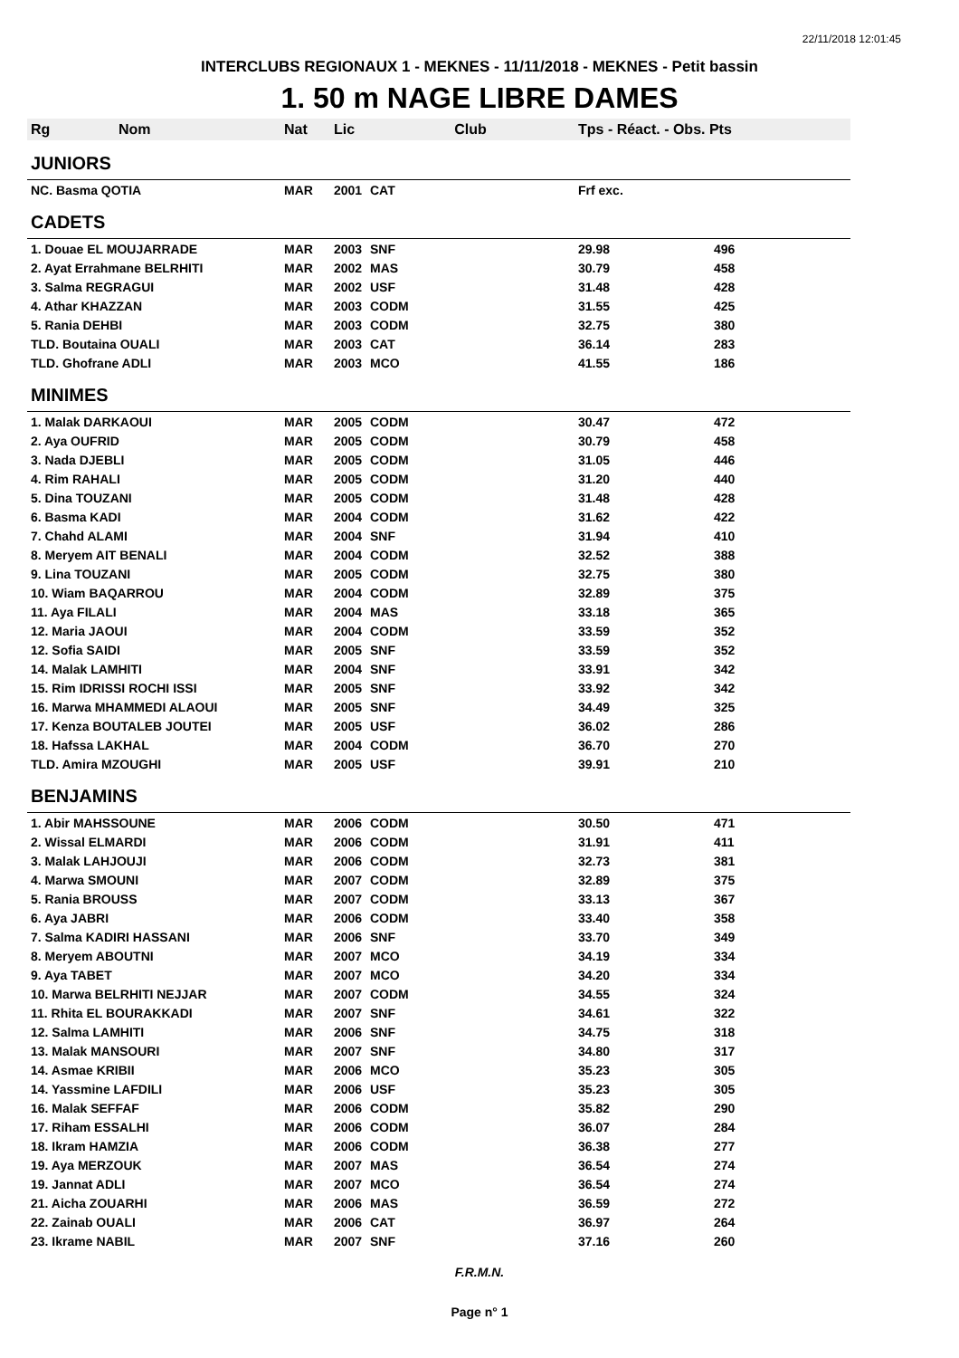22/11/2018 12:01:45
INTERCLUBS REGIONAUX 1 - MEKNES - 11/11/2018 - MEKNES - Petit bassin
1. 50 m NAGE LIBRE DAMES
| Rg Nom | Nat | Lic | Club | Tps - Réact. - Obs. Pts | |
| --- | --- | --- | --- | --- | --- |
| JUNIORS | | | | | |
| NC. Basma QOTIA | MAR | 2001 | CAT | Frf exc. | |
| CADETS | | | | | |
| 1. Douae EL MOUJARRADE | MAR | 2003 | SNF | 29.98 | 496 |
| 2. Ayat Errahmane BELRHITI | MAR | 2002 | MAS | 30.79 | 458 |
| 3. Salma REGRAGUI | MAR | 2002 | USF | 31.48 | 428 |
| 4. Athar KHAZZAN | MAR | 2003 | CODM | 31.55 | 425 |
| 5. Rania DEHBI | MAR | 2003 | CODM | 32.75 | 380 |
| TLD. Boutaina OUALI | MAR | 2003 | CAT | 36.14 | 283 |
| TLD. Ghofrane ADLI | MAR | 2003 | MCO | 41.55 | 186 |
| MINIMES | | | | | |
| 1. Malak DARKAOUI | MAR | 2005 | CODM | 30.47 | 472 |
| 2. Aya OUFRID | MAR | 2005 | CODM | 30.79 | 458 |
| 3. Nada DJEBLI | MAR | 2005 | CODM | 31.05 | 446 |
| 4. Rim RAHALI | MAR | 2005 | CODM | 31.20 | 440 |
| 5. Dina TOUZANI | MAR | 2005 | CODM | 31.48 | 428 |
| 6. Basma KADI | MAR | 2004 | CODM | 31.62 | 422 |
| 7. Chahd ALAMI | MAR | 2004 | SNF | 31.94 | 410 |
| 8. Meryem AIT BENALI | MAR | 2004 | CODM | 32.52 | 388 |
| 9. Lina TOUZANI | MAR | 2005 | CODM | 32.75 | 380 |
| 10. Wiam BAQARROU | MAR | 2004 | CODM | 32.89 | 375 |
| 11. Aya FILALI | MAR | 2004 | MAS | 33.18 | 365 |
| 12. Maria JAOUI | MAR | 2004 | CODM | 33.59 | 352 |
| 12. Sofia SAIDI | MAR | 2005 | SNF | 33.59 | 352 |
| 14. Malak LAMHITI | MAR | 2004 | SNF | 33.91 | 342 |
| 15. Rim IDRISSI ROCHI ISSI | MAR | 2005 | SNF | 33.92 | 342 |
| 16. Marwa MHAMMEDI ALAOUI | MAR | 2005 | SNF | 34.49 | 325 |
| 17. Kenza BOUTALEB JOUTEI | MAR | 2005 | USF | 36.02 | 286 |
| 18. Hafssa LAKHAL | MAR | 2004 | CODM | 36.70 | 270 |
| TLD. Amira MZOUGHI | MAR | 2005 | USF | 39.91 | 210 |
| BENJAMINS | | | | | |
| 1. Abir MAHSSOUNE | MAR | 2006 | CODM | 30.50 | 471 |
| 2. Wissal ELMARDI | MAR | 2006 | CODM | 31.91 | 411 |
| 3. Malak LAHJOUJI | MAR | 2006 | CODM | 32.73 | 381 |
| 4. Marwa SMOUNI | MAR | 2007 | CODM | 32.89 | 375 |
| 5. Rania BROUSS | MAR | 2007 | CODM | 33.13 | 367 |
| 6. Aya JABRI | MAR | 2006 | CODM | 33.40 | 358 |
| 7. Salma KADIRI HASSANI | MAR | 2006 | SNF | 33.70 | 349 |
| 8. Meryem ABOUTNI | MAR | 2007 | MCO | 34.19 | 334 |
| 9. Aya TABET | MAR | 2007 | MCO | 34.20 | 334 |
| 10. Marwa BELRHITI NEJJAR | MAR | 2007 | CODM | 34.55 | 324 |
| 11. Rhita EL BOURAKKADI | MAR | 2007 | SNF | 34.61 | 322 |
| 12. Salma LAMHITI | MAR | 2006 | SNF | 34.75 | 318 |
| 13. Malak MANSOURI | MAR | 2007 | SNF | 34.80 | 317 |
| 14. Asmae KRIBII | MAR | 2006 | MCO | 35.23 | 305 |
| 14. Yassmine LAFDILI | MAR | 2006 | USF | 35.23 | 305 |
| 16. Malak SEFFAF | MAR | 2006 | CODM | 35.82 | 290 |
| 17. Riham ESSALHI | MAR | 2006 | CODM | 36.07 | 284 |
| 18. Ikram HAMZIA | MAR | 2006 | CODM | 36.38 | 277 |
| 19. Aya MERZOUK | MAR | 2007 | MAS | 36.54 | 274 |
| 19. Jannat ADLI | MAR | 2007 | MCO | 36.54 | 274 |
| 21. Aicha ZOUARHI | MAR | 2006 | MAS | 36.59 | 272 |
| 22. Zainab OUALI | MAR | 2006 | CAT | 36.97 | 264 |
| 23. Ikrame NABIL | MAR | 2007 | SNF | 37.16 | 260 |
F.R.M.N.
Page n° 1